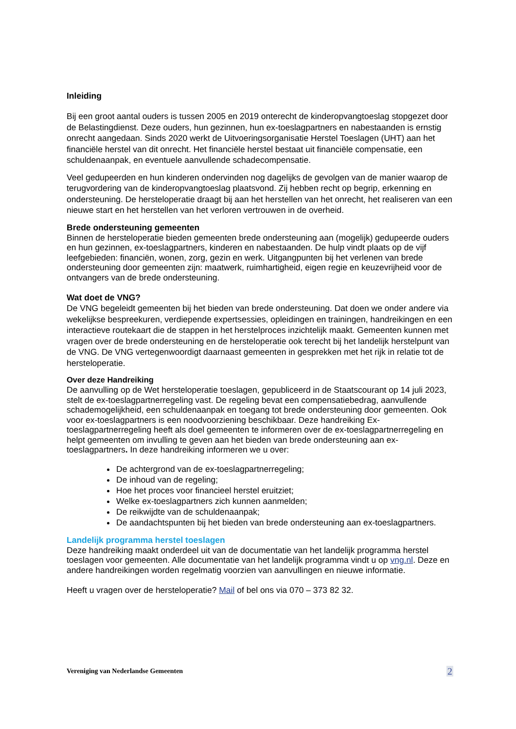Inleiding
Bij een groot aantal ouders is tussen 2005 en 2019 onterecht de kinderopvangtoeslag stopgezet door de Belastingdienst. Deze ouders, hun gezinnen, hun ex-toeslagpartners en nabestaanden is ernstig onrecht aangedaan. Sinds 2020 werkt de Uitvoeringsorganisatie Herstel Toeslagen (UHT) aan het financiële herstel van dit onrecht. Het financiële herstel bestaat uit financiële compensatie, een schuldenaanpak, en eventuele aanvullende schadecompensatie.
Veel gedupeerden en hun kinderen ondervinden nog dagelijks de gevolgen van de manier waarop de terugvordering van de kinderopvangtoeslag plaatsvond. Zij hebben recht op begrip, erkenning en ondersteuning. De hersteloperatie draagt bij aan het herstellen van het onrecht, het realiseren van een nieuwe start en het herstellen van het verloren vertrouwen in de overheid.
Brede ondersteuning gemeenten
Binnen de hersteloperatie bieden gemeenten brede ondersteuning aan (mogelijk) gedupeerde ouders en hun gezinnen, ex-toeslagpartners, kinderen en nabestaanden. De hulp vindt plaats op de vijf leefgebieden: financiën, wonen, zorg, gezin en werk. Uitgangpunten bij het verlenen van brede ondersteuning door gemeenten zijn: maatwerk, ruimhartigheid, eigen regie en keuzevrijheid voor de ontvangers van de brede ondersteuning.
Wat doet de VNG?
De VNG begeleidt gemeenten bij het bieden van brede ondersteuning. Dat doen we onder andere via wekelijkse bespreekuren, verdiepende expertsessies, opleidingen en trainingen, handreikingen en een interactieve routekaart die de stappen in het herstelproces inzichtelijk maakt. Gemeenten kunnen met vragen over de brede ondersteuning en de hersteloperatie ook terecht bij het landelijk herstelpunt van de VNG. De VNG vertegenwoordigt daarnaast gemeenten in gesprekken met het rijk in relatie tot de hersteloperatie.
Over deze Handreiking
De aanvulling op de Wet hersteloperatie toeslagen, gepubliceerd in de Staatscourant op 14 juli 2023, stelt de ex-toeslagpartnerregeling vast. De regeling bevat een compensatiebedrag, aanvullende schademogelijkheid, een schuldenaanpak en toegang tot brede ondersteuning door gemeenten. Ook voor ex-toeslagpartners is een noodvoorziening beschikbaar. Deze handreiking Ex-toeslagpartnerregeling heeft als doel gemeenten te informeren over de ex-toeslagpartnerregeling en helpt gemeenten om invulling te geven aan het bieden van brede ondersteuning aan ex-toeslagpartners. In deze handreiking informeren we u over:
De achtergrond van de ex-toeslagpartnerregeling;
De inhoud van de regeling;
Hoe het proces voor financieel herstel eruitziet;
Welke ex-toeslagpartners zich kunnen aanmelden;
De reikwijdte van de schuldenaanpak;
De aandachtspunten bij het bieden van brede ondersteuning aan ex-toeslagpartners.
Landelijk programma herstel toeslagen
Deze handreiking maakt onderdeel uit van de documentatie van het landelijk programma herstel toeslagen voor gemeenten. Alle documentatie van het landelijk programma vindt u op vng.nl. Deze en andere handreikingen worden regelmatig voorzien van aanvullingen en nieuwe informatie.
Heeft u vragen over de hersteloperatie? Mail of bel ons via 070 – 373 82 32.
Vereniging van Nederlandse Gemeenten 2